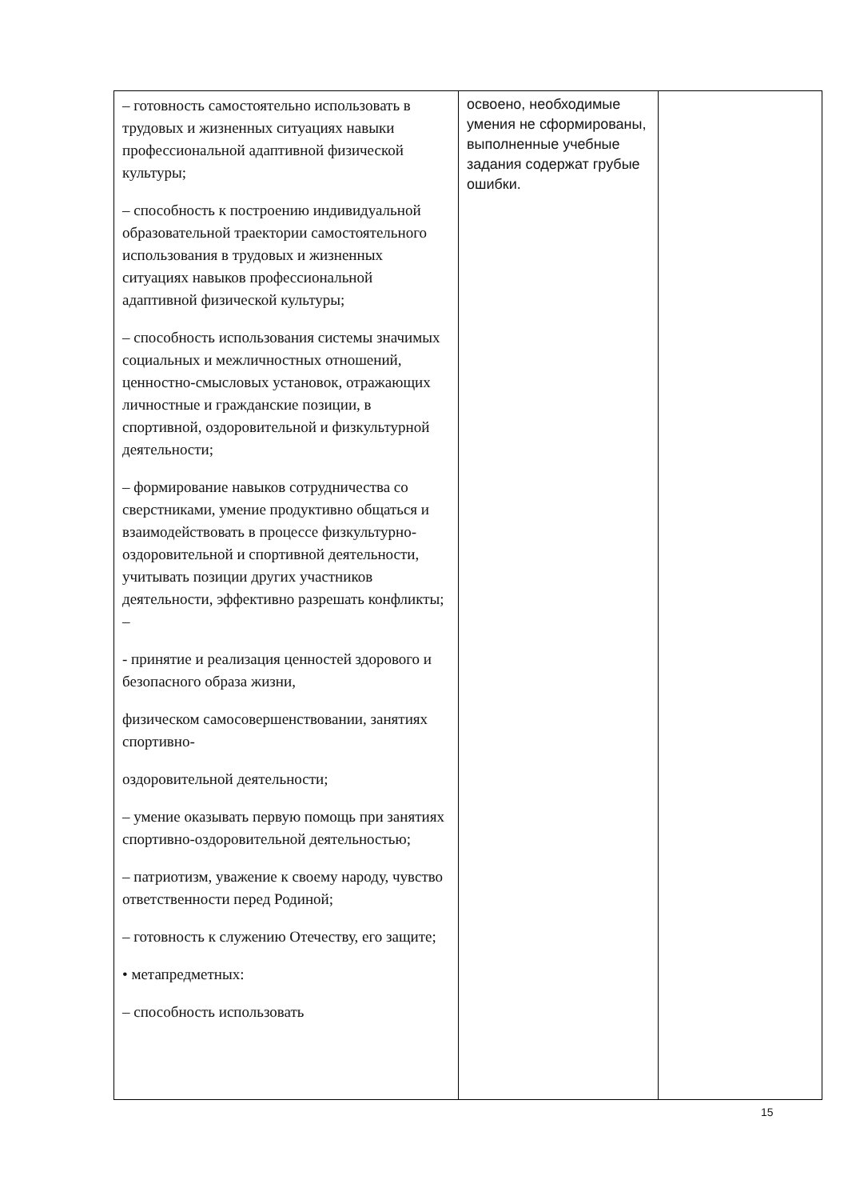| – готовность самостоятельно использовать в трудовых и жизненных ситуациях навыки профессиональной адаптивной физической культуры; – способность к построению индивидуальной образовательной траектории самостоятельного использования в трудовых и жизненных ситуациях навыков профессиональной адаптивной физической культуры; – способность использования системы значимых социальных и межличностных отношений, ценностно-смысловых установок, отражающих личностные и гражданские позиции, в спортивной, оздоровительной и физкультурной деятельности; – формирование навыков сотрудничества со сверстниками, умение продуктивно общаться и взаимодействовать в процессе физкультурно-оздоровительной и спортивной деятельности, учитывать позиции других участников деятельности, эффективно разрешать конфликты; – - принятие и реализация ценностей здорового и безопасного образа жизни, физическом самосовершенствовании, занятиях спортивно- оздоровительной деятельности; – умение оказывать первую помощь при занятиях спортивно-оздоровительной деятельностью; – патриотизм, уважение к своему народу, чувство ответственности перед Родиной; – готовность к служению Отечеству, его защите; • метапредметных: – способность использовать | освоено, необходимые умения не сформированы, выполненные учебные задания содержат грубые ошибки. | |
15